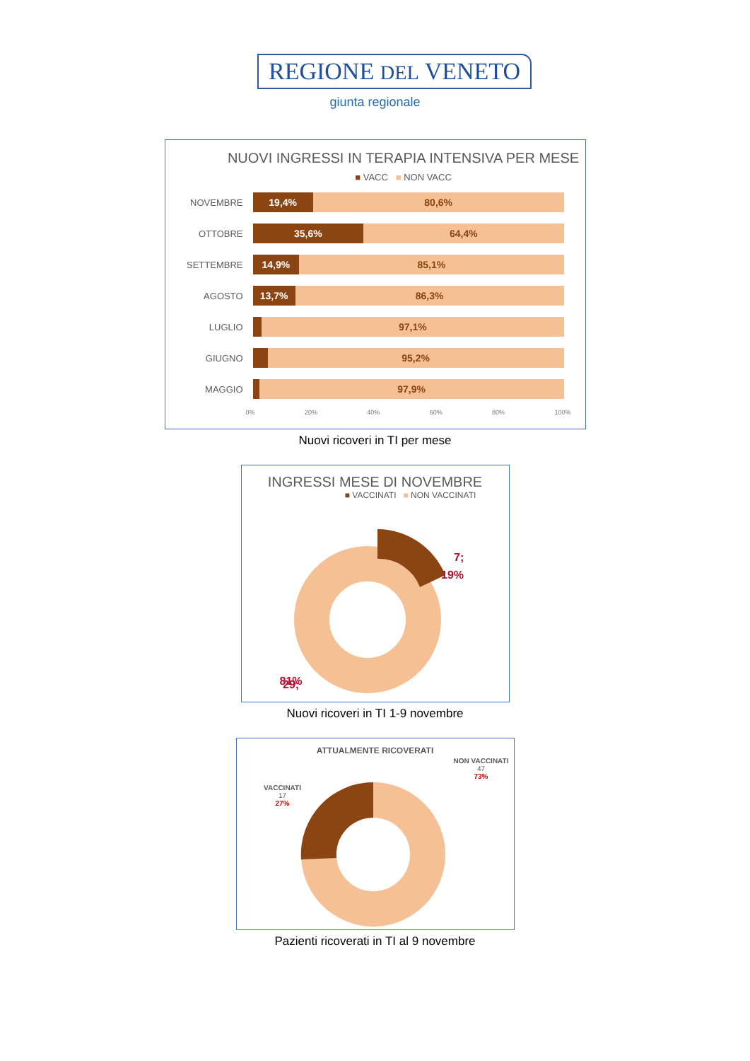REGIONE DEL VENETO
giunta regionale
NUOVI INGRESSI IN TERAPIA INTENSIVA PER MESE
■ VACC ■ NON VACC
NOVEMBRE
19,4% 80,6%
OTTOBRE
35,6% 64,4%
SETTEMBRE
14,9% 85,1%
AGOSTO
13,7% 86,3%
LUGLIO
97,1%
GIUGNO
95,2%
MAGGIO
97,9%
0% 20% 40% 60% 80% 100%
Nuovi ricoveri in TI per mese
INGRESSI MESE DI NOVEMBRE
■ VACCINATI ■ NON VACCINATI
7;
19%
29;
81%
Nuovi ricoveri in TI 1-9 novembre
ATTUALMENTE RICOVERATI
VACCINATI
17
27%
NON VACCINATI
47
73%
Pazienti ricoverati in TI al 9 novembre